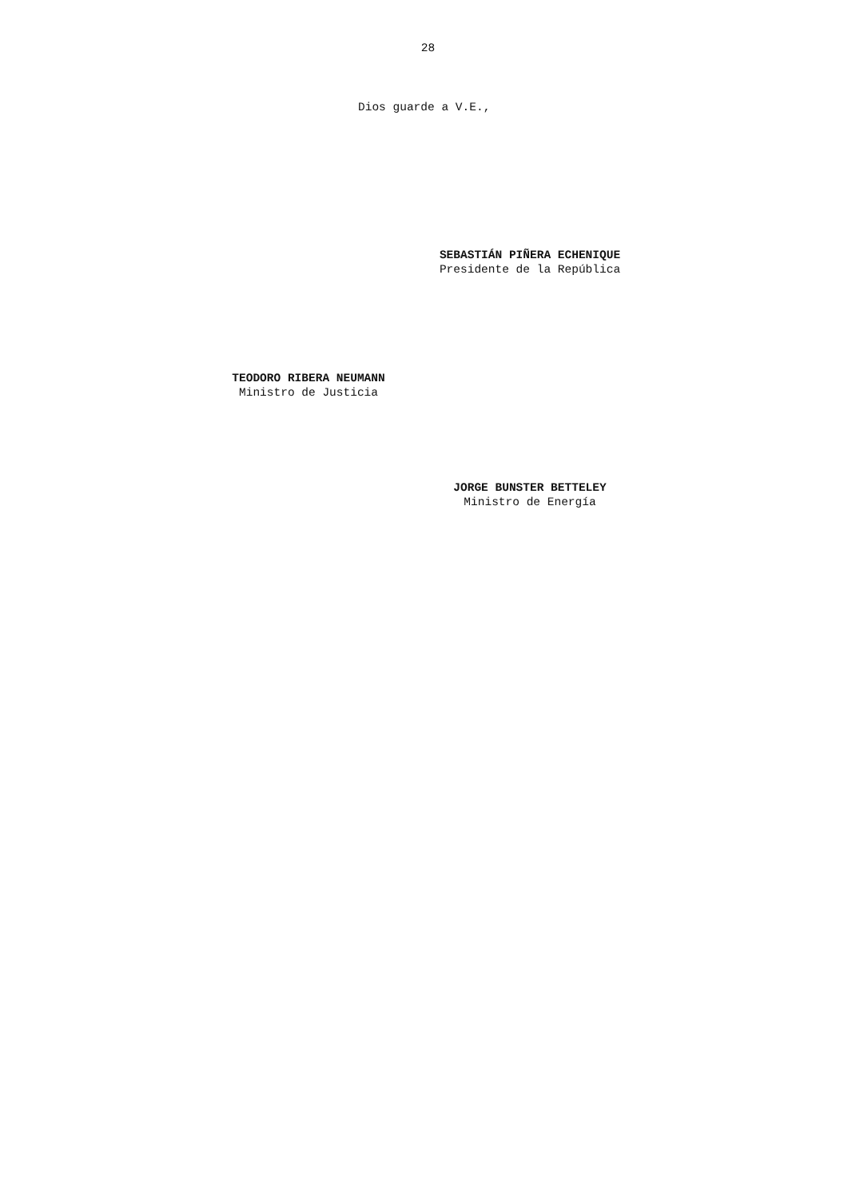28
Dios guarde a V.E.,
SEBASTIÁN PIÑERA ECHENIQUE
Presidente de la República
TEODORO RIBERA NEUMANN
Ministro de Justicia
JORGE BUNSTER BETTELEY
Ministro de Energía